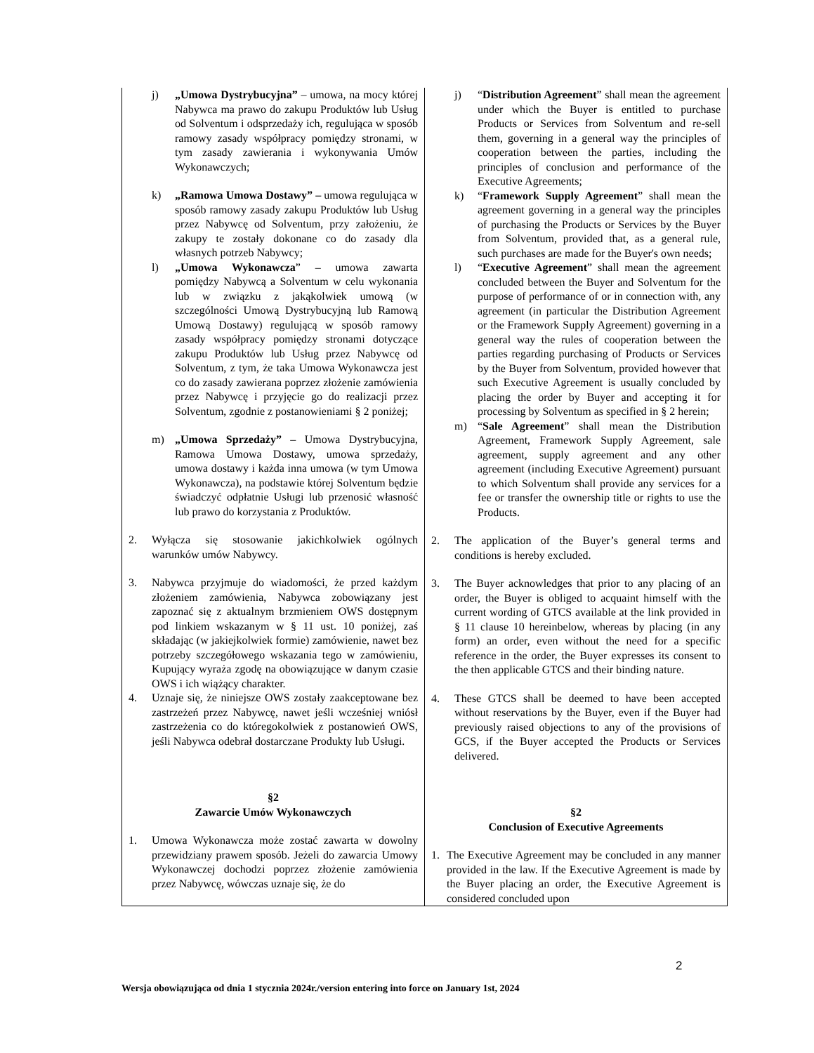| j) „Umowa Dystrybucyjna” – umowa, na mocy której Nabywca ma prawo do zakupu Produktów lub Usług od Solventum i odsprzedaży ich, regulująca w sposób ramowy zasady współpracy pomiędzy stronami, w tym zasady zawierania i wykonywania Umów Wykonawczych; k) „Ramowa Umowa Dostawy” – umowa regulująca w sposób ramowy zasady zakupu Produktów lub Usług przez Nabywcę od Solventum, przy założeniu, że zakupy te zostały dokonane co do zasady dla własnych potrzeb Nabywcy; l) „Umowa Wykonawcza ” – umowa zawarta pomiędzy Nabywcą a Solventum w celu wykonania lub w związku z jakąkolwiek umową (w szczególności Umową Dystrybucyjną lub Ramową Umową Dostawy) regulującą w sposób ramowy zasady współpracy pomiędzy stronami dotyczące zakupu Produktów lub Usług przez Nabywcę od Solventum, z tym, że taka Umowa Wykonawcza jest co do zasady zawierana poprzez złożenie zamówienia przez Nabywcę i przyjęcie go do realizacji przez Solventum, zgodnie z postanowieniami § 2 poniżej; m) „Umowa Sprzedaży” – Umowa Dystrybucyjna, Ramowa Umowa Dostawy, umowa sprzedaży, umowa dostawy i każda inna umowa (w tym Umowa Wykonawcza), na podstawie której Solventum będzie świadczyć odpłatnie Usługi lub przenosić własność lub prawo do korzystania z Produktów. 2. Wyłącza się stosowanie jakichkolwiek ogólnych warunków umów Nabywcy. 3. Nabywca przyjmuje do wiadomości, że przed każdym złożeniem zamówienia, Nabywca zobowiązany jest zapoznać się z aktualnym brzmieniem OWS dostępnym pod linkiem wskazanym w § 11 ust. 10 poniżej, zaś składając (w jakiejkolwiek formie) zamówienie, nawet bez potrzeby szczegółowego wskazania tego w zamówieniu, Kupujący wyraża zgodę na obowiązujące w danym czasie OWS i ich wiążący charakter. 4. Uznaje się, że niniejsze OWS zostały zaakceptowane bez zastrzeżeń przez Nabywcę, nawet jeśli wcześniej wniósł zastrzeżenia co do któregokolwiek z postanowień OWS, jeśli Nabywca odebrał dostarczane Produkty lub Usługi. §2 Zawarcie Umów Wykonawczych 1. Umowa Wykonawcza może zostać zawarta w dowolny przewidziany prawem sposób. Jeżeli do zawarcia Umowy Wykonawczej dochodzi poprzez złożenie zamówienia przez Nabywcę, wówczas uznaje się, że do | j) “ Distribution Agreement ” shall mean the agreement under which the Buyer is entitled to purchase Products or Services from Solventum and re-sell them, governing in a general way the principles of cooperation between the parties, including the principles of conclusion and performance of the Executive Agreements; k) “ Framework Supply Agreement ” shall mean the agreement governing in a general way the principles of purchasing the Products or Services by the Buyer from Solventum, provided that, as a general rule, such purchases are made for the Buyer's own needs; l) “ Executive Agreement ” shall mean the agreement concluded between the Buyer and Solventum for the purpose of performance of or in connection with, any agreement (in particular the Distribution Agreement or the Framework Supply Agreement) governing in a general way the rules of cooperation between the parties regarding purchasing of Products or Services by the Buyer from Solventum, provided however that such Executive Agreement is usually concluded by placing the order by Buyer and accepting it for processing by Solventum as specified in § 2 herein; m) “ Sale Agreement ” shall mean the Distribution Agreement, Framework Supply Agreement, sale agreement, supply agreement and any other agreement (including Executive Agreement) pursuant to which Solventum shall provide any services for a fee or transfer the ownership title or rights to use the Products. 2. The application of the Buyer’s general terms and conditions is hereby excluded. 3. The Buyer acknowledges that prior to any placing of an order, the Buyer is obliged to acquaint himself with the current wording of GTCS available at the link provided in § 11 clause 10 hereinbelow, whereas by placing (in any form) an order, even without the need for a specific reference in the order, the Buyer expresses its consent to the then applicable GTCS and their binding nature. 4. These GTCS shall be deemed to have been accepted without reservations by the Buyer, even if the Buyer had previously raised objections to any of the provisions of GCS, if the Buyer accepted the Products or Services delivered. §2 Conclusion of Executive Agreements 1. The Executive Agreement may be concluded in any manner provided in the law. If the Executive Agreement is made by the Buyer placing an order, the Executive Agreement is considered concluded upon |
2
Wersja obowiązująca od dnia 1 stycznia 2024r./version entering into force on January 1st, 2024